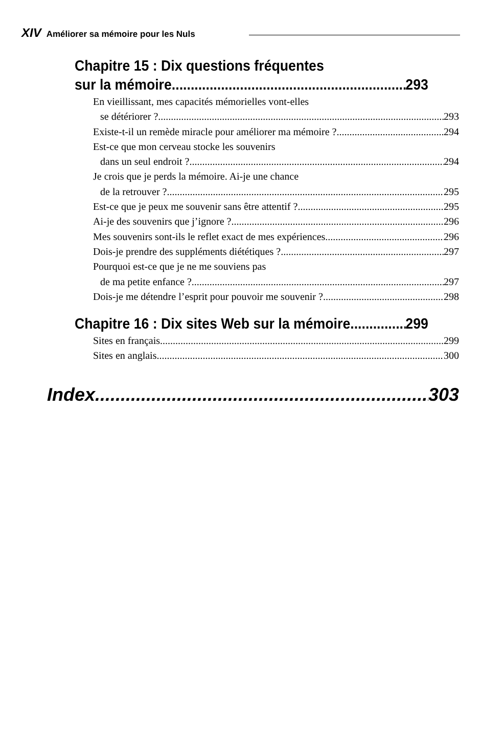XIV Améliorer sa mémoire pour les Nuls
Chapitre 15 : Dix questions fréquentes
sur la mémoire 293
En vieillissant, mes capacités mémorielles vont-elles
se détériorer ? 293
Existe-t-il un remède miracle pour améliorer ma mémoire ? 294
Est-ce que mon cerveau stocke les souvenirs
dans un seul endroit ? 294
Je crois que je perds la mémoire. Ai-je une chance
de la retrouver ? 295
Est-ce que je peux me souvenir sans être attentif ? 295
Ai-je des souvenirs que j’ignore ? 296
Mes souvenirs sont-ils le reflet exact de mes expériences 296
Dois-je prendre des suppléments diététiques ? 297
Pourquoi est-ce que je ne me souviens pas
de ma petite enfance ? 297
Dois-je me détendre l’esprit pour pouvoir me souvenir ? 298
Chapitre 16 : Dix sites Web sur la mémoire 299
Sites en français 299
Sites en anglais 300
Index 303